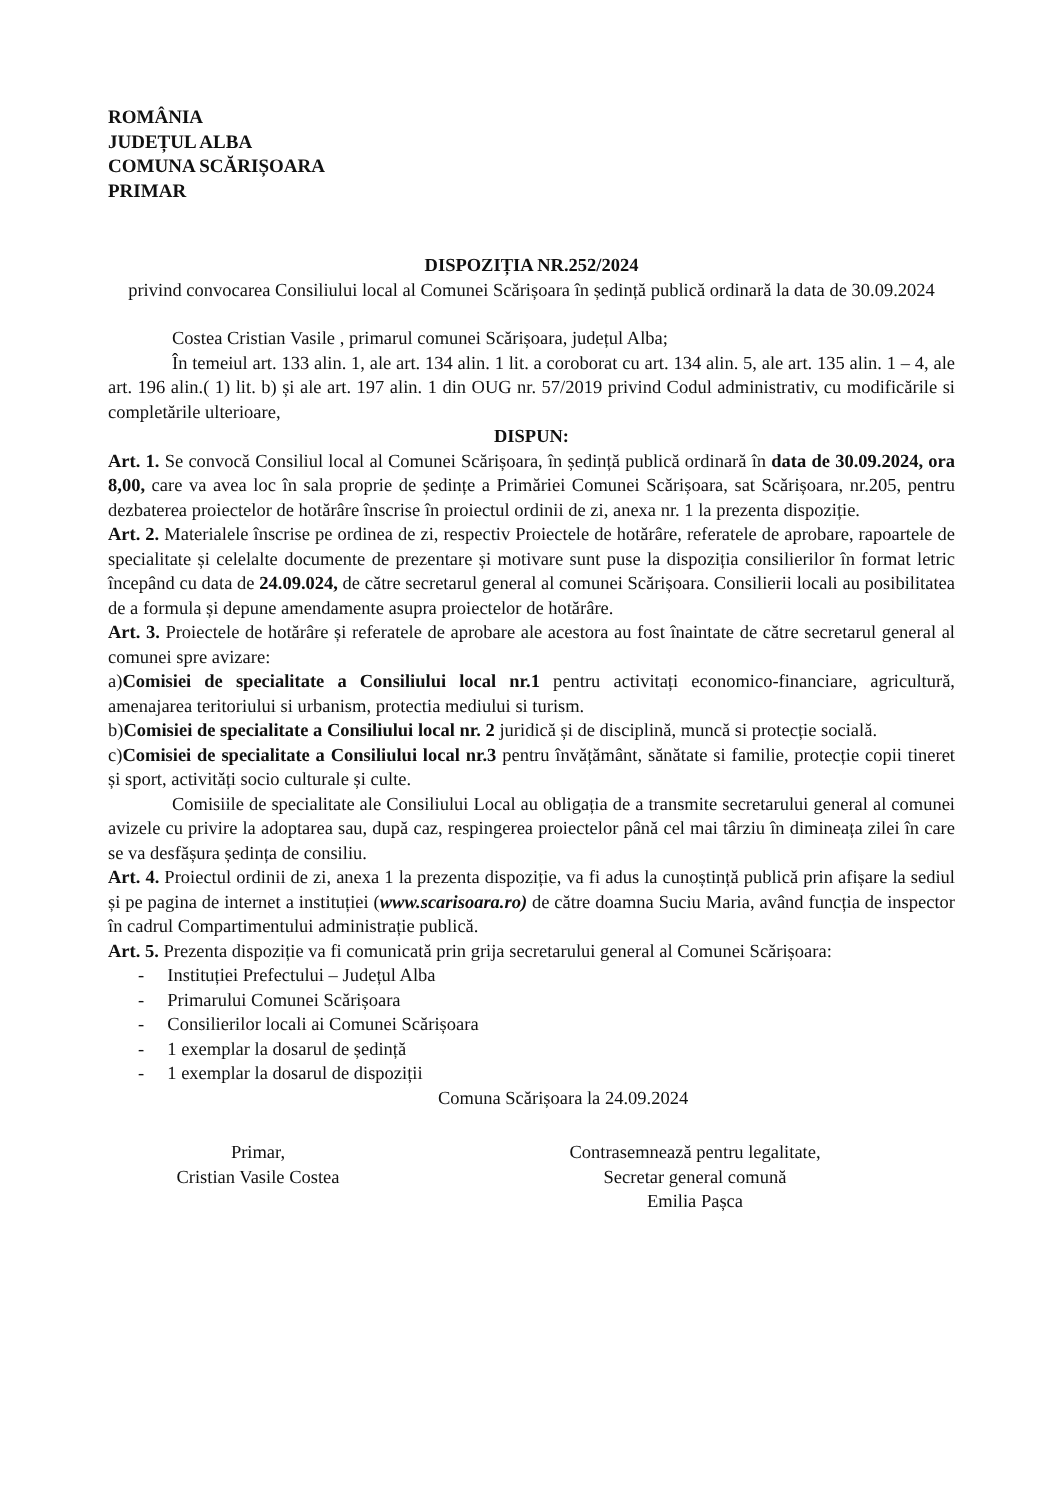ROMÂNIA
JUDEȚUL ALBA
COMUNA SCĂRIȘOARA
PRIMAR
DISPOZIȚIA NR.252/2024
privind convocarea Consiliului local al Comunei Scărișoara în ședință publică ordinară la data de 30.09.2024
Costea Cristian Vasile , primarul comunei Scărișoara, județul Alba;
În temeiul art. 133 alin. 1, ale art. 134 alin. 1 lit. a coroborat cu art. 134 alin. 5, ale art. 135 alin. 1 – 4, ale art. 196 alin.( 1) lit. b) și ale art. 197 alin. 1 din OUG nr. 57/2019 privind Codul administrativ, cu modificările si completările ulterioare,
DISPUN:
Art. 1. Se convocă Consiliul local al Comunei Scărișoara, în ședință publică ordinară în data de 30.09.2024, ora 8,00, care va avea loc în sala proprie de ședințe a Primăriei Comunei Scărișoara, sat Scărișoara, nr.205, pentru dezbaterea proiectelor de hotărâre înscrise în proiectul ordinii de zi, anexa nr. 1 la prezenta dispoziție.
Art. 2. Materialele înscrise pe ordinea de zi, respectiv Proiectele de hotărâre, referatele de aprobare, rapoartele de specialitate și celelalte documente de prezentare și motivare sunt puse la dispoziția consilierilor în format letric începând cu data de 24.09.024, de către secretarul general al comunei Scărișoara. Consilierii locali au posibilitatea de a formula și depune amendamente asupra proiectelor de hotărâre.
Art. 3. Proiectele de hotărâre și referatele de aprobare ale acestora au fost înaintate de către secretarul general al comunei spre avizare:
a)Comisiei de specialitate a Consiliului local nr.1 pentru activitați economico-financiare, agricultură, amenajarea teritoriului si urbanism, protectia mediului si turism.
b)Comisiei de specialitate a Consiliului local nr. 2 juridică și de disciplină, muncă si protecție socială.
c)Comisiei de specialitate a Consiliului local nr.3 pentru învățământ, sănătate si familie, protecție copii tineret și sport, activități socio culturale și culte.
Comisiile de specialitate ale Consiliului Local au obligația de a transmite secretarului general al comunei avizele cu privire la adoptarea sau, după caz, respingerea proiectelor până cel mai târziu în dimineața zilei în care se va desfășura ședința de consiliu.
Art. 4. Proiectul ordinii de zi, anexa 1 la prezenta dispoziție, va fi adus la cunoștință publică prin afișare la sediul și pe pagina de internet a instituției (www.scarisoara.ro) de către doamna Suciu Maria, având funcția de inspector în cadrul Compartimentului administrație publică.
Art. 5. Prezenta dispoziție va fi comunicată prin grija secretarului general al Comunei Scărișoara:
- Instituției Prefectului – Județul Alba
- Primarului Comunei Scărișoara
- Consilierilor locali ai Comunei Scărișoara
- 1 exemplar la dosarul de ședință
- 1 exemplar la dosarul de dispoziții
Comuna Scărișoara la 24.09.2024
Primar,
Cristian Vasile Costea
Contrasemnează pentru legalitate,
Secretar general comună
Emilia Pașca